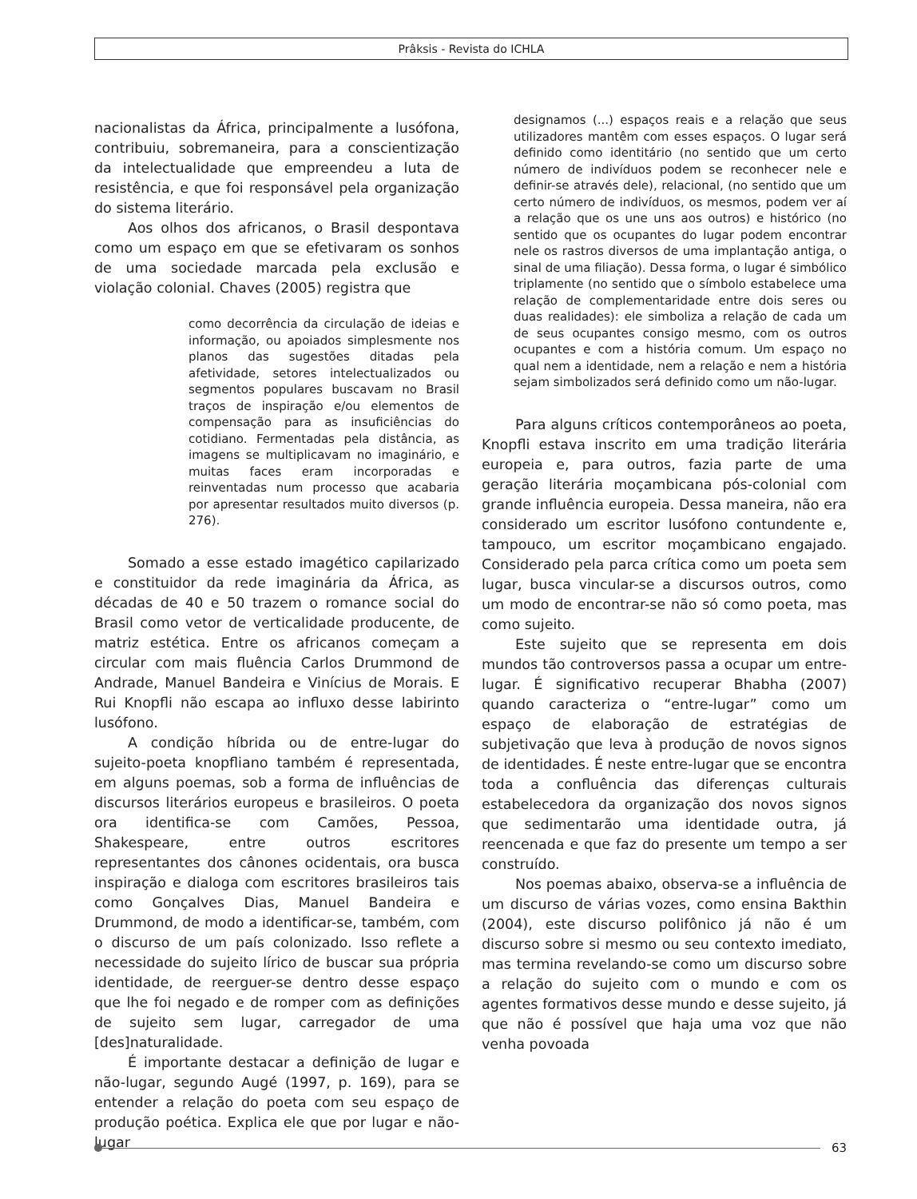Prâksis - Revista do ICHLA
nacionalistas da África, principalmente a lusófona, contribuiu, sobremaneira, para a conscientização da intelectualidade que empreendeu a luta de resistência, e que foi responsável pela organização do sistema literário.
Aos olhos dos africanos, o Brasil despontava como um espaço em que se efetivaram os sonhos de uma sociedade marcada pela exclusão e violação colonial. Chaves (2005) registra que
como decorrência da circulação de ideias e informação, ou apoiados simplesmente nos planos das sugestões ditadas pela afetividade, setores intelectualizados ou segmentos populares buscavam no Brasil traços de inspiração e/ou elementos de compensação para as insuficiências do cotidiano. Fermentadas pela distância, as imagens se multiplicavam no imaginário, e muitas faces eram incorporadas e reinventadas num processo que acabaria por apresentar resultados muito diversos (p. 276).
Somado a esse estado imagético capilarizado e constituidor da rede imaginária da África, as décadas de 40 e 50 trazem o romance social do Brasil como vetor de verticalidade producente, de matriz estética. Entre os africanos começam a circular com mais fluência Carlos Drummond de Andrade, Manuel Bandeira e Vinícius de Morais. E Rui Knopfli não escapa ao influxo desse labirinto lusófono.
A condição híbrida ou de entre-lugar do sujeito-poeta knopfliano também é representada, em alguns poemas, sob a forma de influências de discursos literários europeus e brasileiros. O poeta ora identifica-se com Camões, Pessoa, Shakespeare, entre outros escritores representantes dos cânones ocidentais, ora busca inspiração e dialoga com escritores brasileiros tais como Gonçalves Dias, Manuel Bandeira e Drummond, de modo a identificar-se, também, com o discurso de um país colonizado. Isso reflete a necessidade do sujeito lírico de buscar sua própria identidade, de reerguer-se dentro desse espaço que lhe foi negado e de romper com as definições de sujeito sem lugar, carregador de uma [des]naturalidade.
É importante destacar a definição de lugar e não-lugar, segundo Augé (1997, p. 169), para se entender a relação do poeta com seu espaço de produção poética. Explica ele que por lugar e não-lugar
designamos (...) espaços reais e a relação que seus utilizadores mantêm com esses espaços. O lugar será definido como identitário (no sentido que um certo número de indivíduos podem se reconhecer nele e definir-se através dele), relacional, (no sentido que um certo número de indivíduos, os mesmos, podem ver aí a relação que os une uns aos outros) e histórico (no sentido que os ocupantes do lugar podem encontrar nele os rastros diversos de uma implantação antiga, o sinal de uma filiação). Dessa forma, o lugar é simbólico triplamente (no sentido que o símbolo estabelece uma relação de complementaridade entre dois seres ou duas realidades): ele simboliza a relação de cada um de seus ocupantes consigo mesmo, com os outros ocupantes e com a história comum. Um espaço no qual nem a identidade, nem a relação e nem a história sejam simbolizados será definido como um não-lugar.
Para alguns críticos contemporâneos ao poeta, Knopfli estava inscrito em uma tradição literária europeia e, para outros, fazia parte de uma geração literária moçambicana pós-colonial com grande influência europeia. Dessa maneira, não era considerado um escritor lusófono contundente e, tampouco, um escritor moçambicano engajado. Considerado pela parca crítica como um poeta sem lugar, busca vincular-se a discursos outros, como um modo de encontrar-se não só como poeta, mas como sujeito.
Este sujeito que se representa em dois mundos tão controversos passa a ocupar um entre-lugar. É significativo recuperar Bhabha (2007) quando caracteriza o “entre-lugar” como um espaço de elaboração de estratégias de subjetivação que leva à produção de novos signos de identidades. É neste entre-lugar que se encontra toda a confluência das diferenças culturais estabelecedora da organização dos novos signos que sedimentarão uma identidade outra, já reencenada e que faz do presente um tempo a ser construído.
Nos poemas abaixo, observa-se a influência de um discurso de várias vozes, como ensina Bakthin (2004), este discurso polifônico já não é um discurso sobre si mesmo ou seu contexto imediato, mas termina revelando-se como um discurso sobre a relação do sujeito com o mundo e com os agentes formativos desse mundo e desse sujeito, já que não é possível que haja uma voz que não venha povoada
63